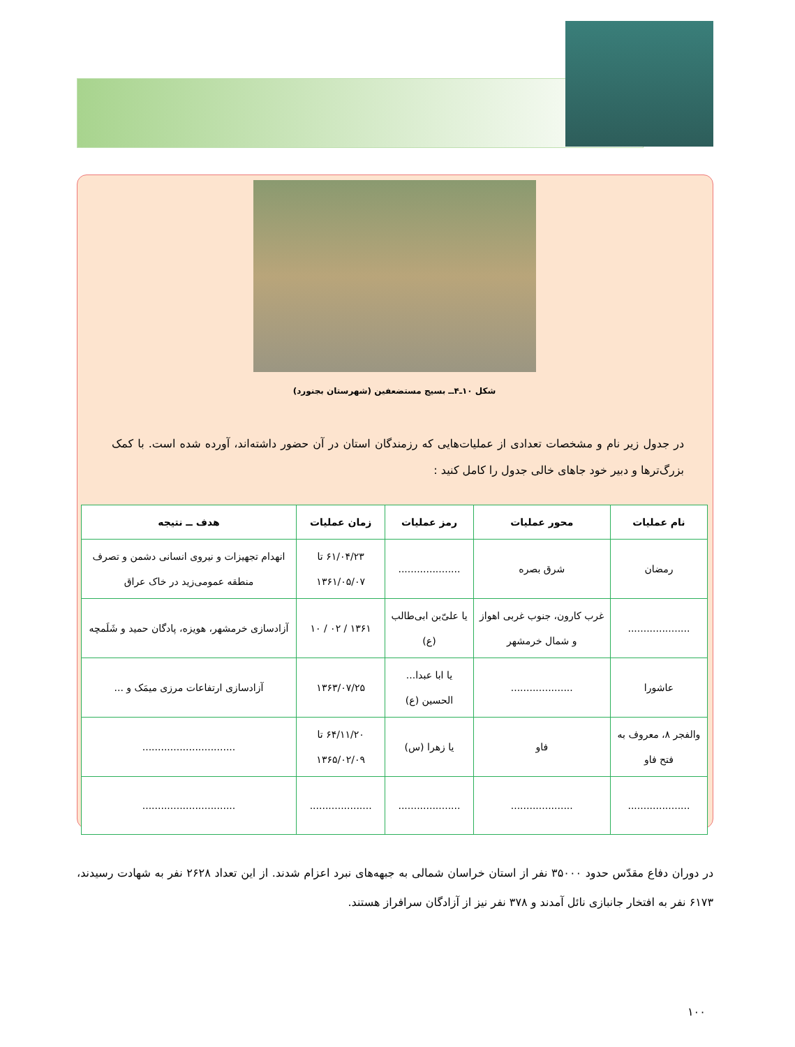شکل ۱۰ـ۴ــ بسیج مستضعفین (شهرستان بجنورد)
در جدول زیر نام و مشخصات تعدادی از عملیات‌هایی که رزمندگان استان در آن حضور داشته‌اند، آورده شده است. با کمک بزرگ‌ترها و دبیر خود جاهای خالی جدول را کامل کنید :
| نام عملیات | محور عملیات | رمز عملیات | زمان عملیات | هدف ــ نتیجه |
| --- | --- | --- | --- | --- |
| رمضان | شرق بصره | .................... | ۶۱/۰۴/۲۳ تا ۱۳۶۱/۰۵/۰۷ | انهدام تجهیزات و نیروی انسانی دشمن و تصرف منطقه عمومی‌زید در خاک عراق |
| .................... | غرب کارون، جنوب غربی اهواز و شمال خرمشهر | یا علیّ‌بن ابی‌طالب (ع) | ۱۳۶۱ / ۰۲ / ۱۰ | آزادسازی خرمشهر، هویزه، پادگان حمید و شَلَمچه |
| عاشورا | .................... | یا ابا عبدا... الحسین (ع) | ۱۳۶۳/۰۷/۲۵ | آزادسازی ارتفاعات مرزی میمَک و ... |
| والفجر ۸، معروف به فتح فاو | فاو | یا زهرا (س) | ۶۴/۱۱/۲۰ تا ۱۳۶۵/۰۲/۰۹ | .............................. |
| .................... | .................... | .................... | .................... | .............................. |
در دوران دفاع مقدّس حدود ۳۵۰۰۰ نفر از استان خراسان شمالی به جبهه‌های نبرد اعزام شدند. از این تعداد ۲۶۲۸ نفر به شهادت رسیدند، ۶۱۷۳ نفر به افتخار جانبازی نائل آمدند و ۳۷۸ نفر نیز از آزادگان سرافراز هستند.
۱۰۰